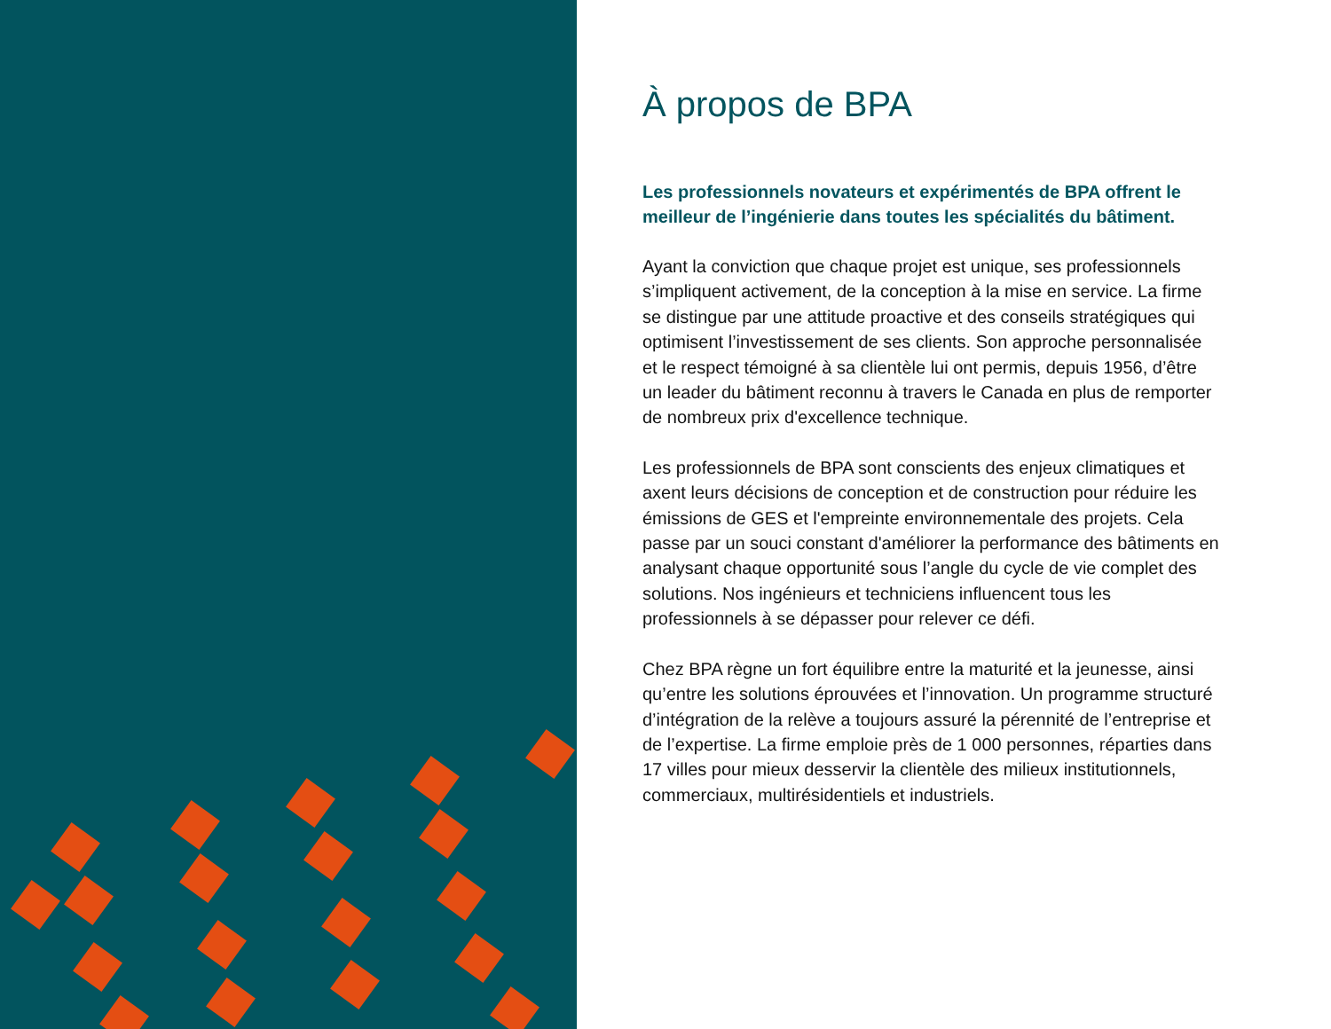À propos de BPA
Les professionnels novateurs et expérimentés de BPA offrent le meilleur de l’ingénierie dans toutes les spécialités du bâtiment.
Ayant la conviction que chaque projet est unique, ses professionnels s’impliquent activement, de la conception à la mise en service. La firme se distingue par une attitude proactive et des conseils stratégiques qui optimisent l’investissement de ses clients. Son approche personnalisée et le respect témoigné à sa clientèle lui ont permis, depuis 1956, d’être un leader du bâtiment reconnu à travers le Canada en plus de remporter de nombreux prix d'excellence technique.
Les professionnels de BPA sont conscients des enjeux climatiques et axent leurs décisions de conception et de construction pour réduire les émissions de GES et l'empreinte environnementale des projets. Cela passe par un souci constant d'améliorer la performance des bâtiments en analysant chaque opportunité sous l’angle du cycle de vie complet des solutions. Nos ingénieurs et techniciens influencent tous les professionnels à se dépasser pour relever ce défi.
Chez BPA règne un fort équilibre entre la maturité et la jeunesse, ainsi qu’entre les solutions éprouvées et l’innovation. Un programme structuré d’intégration de la relève a toujours assuré la pérennité de l’entreprise et de l’expertise. La firme emploie près de 1 000 personnes, réparties dans 17 villes pour mieux desservir la clientèle des milieux institutionnels, commerciaux, multirésidentiels et industriels.